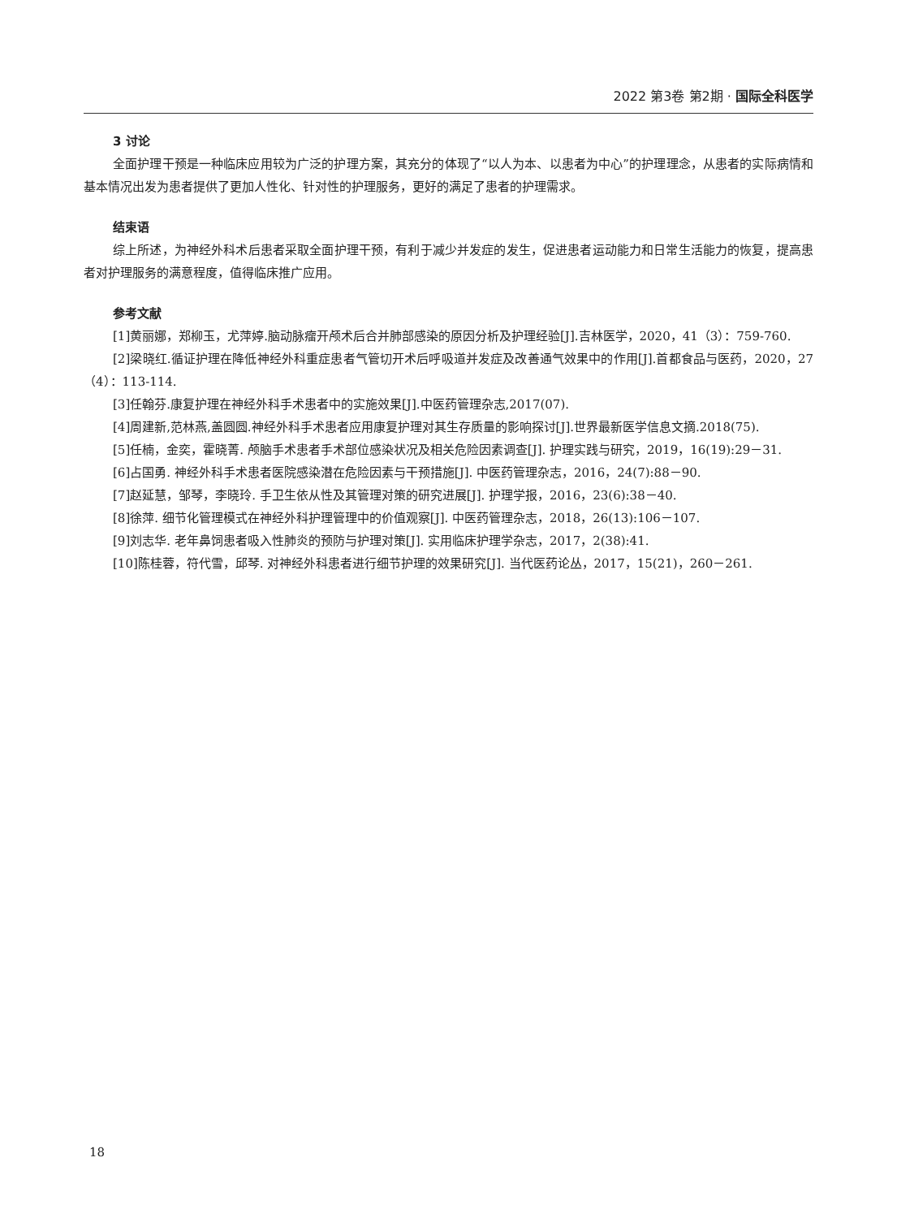2022 第3卷 第2期 · 国际全科医学
3 讨论
全面护理干预是一种临床应用较为广泛的护理方案，其充分的体现了“以人为本、以患者为中心”的护理理念，从患者的实际病情和基本情况出发为患者提供了更加人性化、针对性的护理服务，更好的满足了患者的护理需求。
结束语
综上所述，为神经外科术后患者采取全面护理干预，有利于减少并发症的发生，促进患者运动能力和日常生活能力的恢复，提高患者对护理服务的满意程度，值得临床推广应用。
参考文献
[1]黄丽娜，郑柳玉，尤萍婷.脑动脉瘤开颅术后合并肺部感染的原因分析及护理经验[J].吉林医学，2020，41（3）：759-760.
[2]梁晓红.循证护理在降低神经外科重症患者气管切开术后呼吸道并发症及改善通气效果中的作用[J].首都食品与医药，2020，27（4）：113-114.
[3]任翰芬.康复护理在神经外科手术患者中的实施效果[J].中医药管理杂志,2017(07).
[4]周建新,范林燕,盖圆圆.神经外科手术患者应用康复护理对其生存质量的影响探讨[J].世界最新医学信息文摘.2018(75).
[5]任楠，金奕，霍晓菁. 颅脑手术患者手术部位感染状况及相关危险因素调查[J]. 护理实践与研究，2019，16(19):29－31.
[6]占国勇. 神经外科手术患者医院感染潜在危险因素与干预措施[J]. 中医药管理杂志，2016，24(7):88－90.
[7]赵延慧，邹琴，李晓玲. 手卫生依从性及其管理对策的研究进展[J]. 护理学报，2016，23(6):38－40.
[8]徐萍. 细节化管理模式在神经外科护理管理中的价值观察[J]. 中医药管理杂志，2018，26(13):106－107.
[9]刘志华. 老年鼻饲患者吸入性肺炎的预防与护理对策[J]. 实用临床护理学杂志，2017，2(38):41.
[10]陈桂蓉，符代雪，邱琴. 对神经外科患者进行细节护理的效果研究[J]. 当代医药论丛，2017，15(21)，260－261.
18